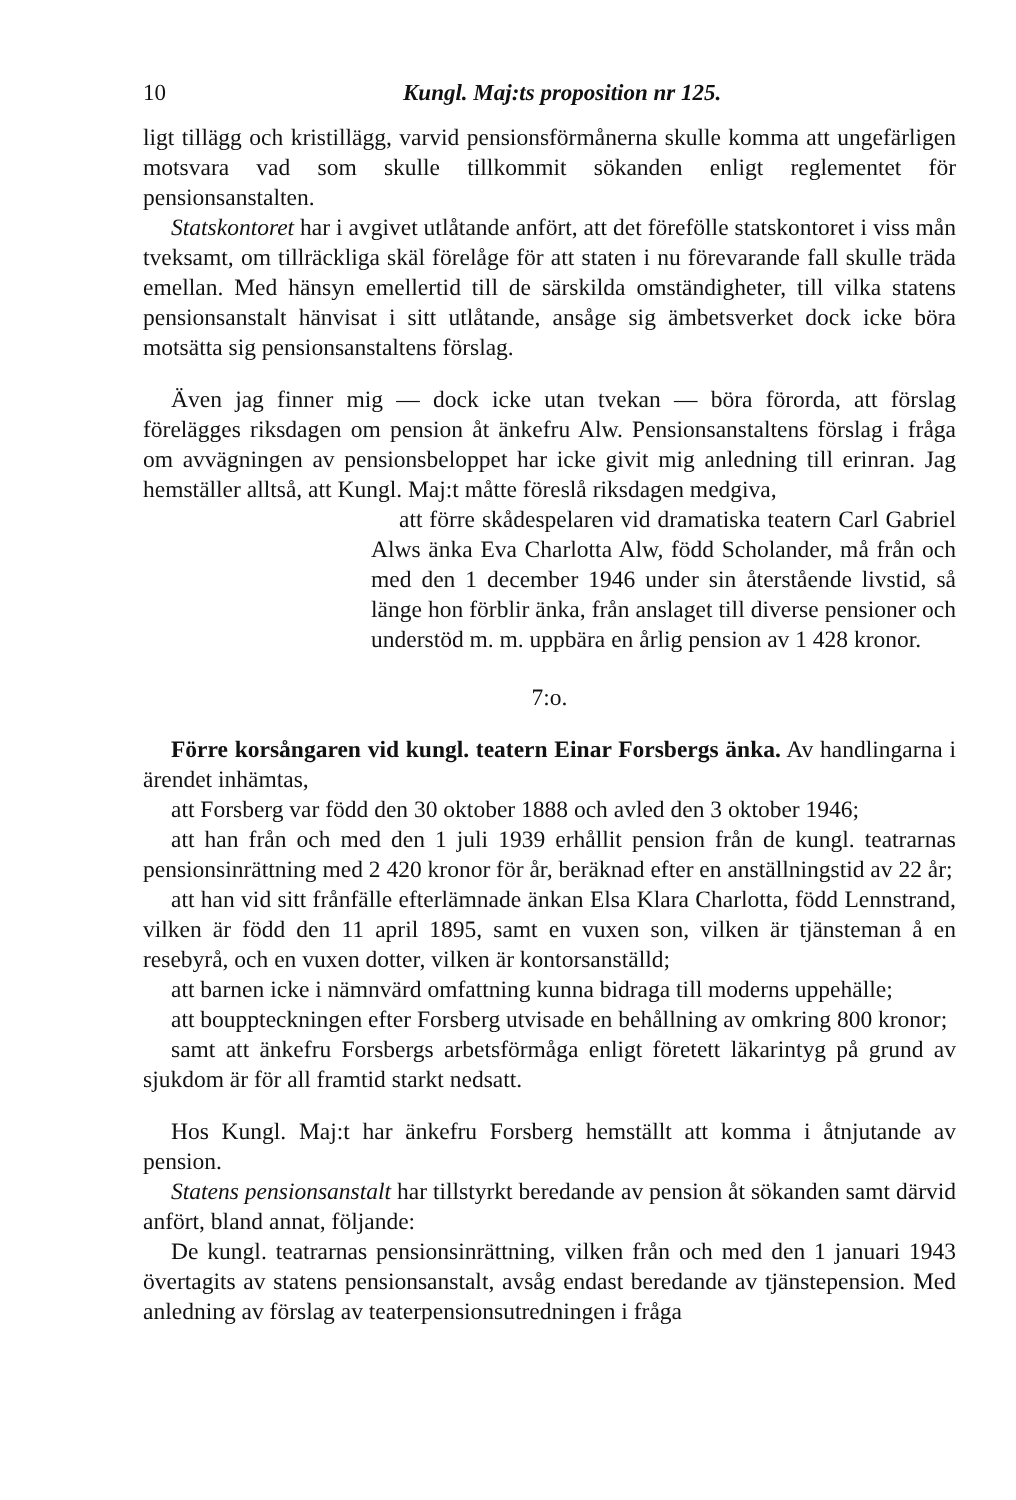10 Kungl. Maj:ts proposition nr 125.
ligt tillägg och kristillägg, varvid pensionsförmånerna skulle komma att ungefärligen motsvara vad som skulle tillkommit sökanden enligt reglementet för pensionsanstalten.
Statskontoret har i avgivet utlåtande anfört, att det föreföllе statskontoret i viss mån tveksamt, om tillräckliga skäl förelåge för att staten i nu förevarande fall skulle träda emellan. Med hänsyn emellertid till de särskilda omständigheter, till vilka statens pensionsanstalt hänvisat i sitt utlåtande, ansåge sig ämbetsverket dock icke böra motsätta sig pensionsanstaltens förslag.
Även jag finner mig — dock icke utan tvekan — böra förorda, att förslag förelägges riksdagen om pension åt änkefru Alw. Pensionsanstaltens förslag i fråga om avvägningen av pensionsbeloppet har icke givit mig anledning till erinran. Jag hemställer alltså, att Kungl. Maj:t måtte föreslå riksdagen medgiva,
att förre skådespelaren vid dramatiska teatern Carl Gabriel Alws änka Eva Charlotta Alw, född Scholander, må från och med den 1 december 1946 under sin återstående livstid, så länge hon förblir änka, från anslaget till diverse pensioner och understöd m. m. uppbära en årlig pension av 1 428 kronor.
7:o.
Förre korsångaren vid kungl. teatern Einar Forsbergs änka. Av handlingarna i ärendet inhämtas,
att Forsberg var född den 30 oktober 1888 och avled den 3 oktober 1946;
att han från och med den 1 juli 1939 erhållit pension från de kungl. teatrarnas pensionsinrättning med 2 420 kronor för år, beräknad efter en anställningstid av 22 år;
att han vid sitt frånfälle efterlämnade änkan Elsa Klara Charlotta, född Lennstrand, vilken är född den 11 april 1895, samt en vuxen son, vilken är tjänsteman å en resebyrå, och en vuxen dotter, vilken är kontorsanställd;
att barnen icke i nämnvärd omfattning kunna bidraga till moderns uppehälle;
att bouppteckningen efter Forsberg utvisade en behållning av omkring 800 kronor;
samt att änkefru Forsbergs arbetsförmåga enligt företett läkarintyg på grund av sjukdom är för all framtid starkt nedsatt.
Hos Kungl. Maj:t har änkefru Forsberg hemställt att komma i åtnjutande av pension.
Statens pensionsanstalt har tillstyrkt beredande av pension åt sökanden samt därvid anfört, bland annat, följande:
De kungl. teatrarnas pensionsinrättning, vilken från och med den 1 januari 1943 övertagits av statens pensionsanstalt, avsåg endast beredande av tjänstepension. Med anledning av förslag av teaterpensionsutredningen i fråga